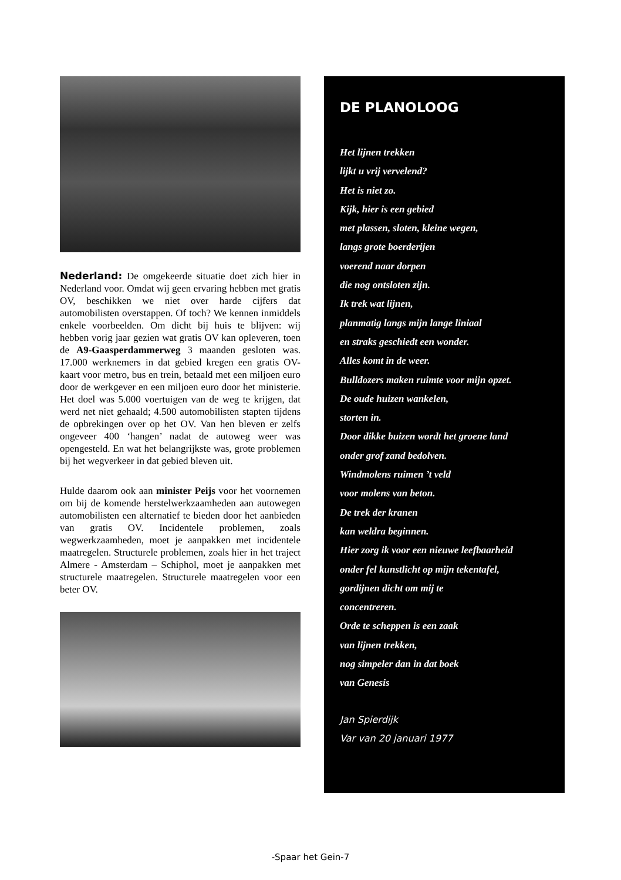Nederland: De omgekeerde situatie doet zich hier in Nederland voor. Omdat wij geen ervaring hebben met gratis OV, beschikken we niet over harde cijfers dat automobilisten overstappen. Of toch? We kennen inmiddels enkele voorbeelden. Om dicht bij huis te blijven: wij hebben vorig jaar gezien wat gratis OV kan opleveren, toen de A9-Gaasperdammerweg 3 maanden gesloten was. 17.000 werknemers in dat gebied kregen een gratis OV-kaart voor metro, bus en trein, betaald met een miljoen euro door de werkgever en een miljoen euro door het ministerie. Het doel was 5.000 voertuigen van de weg te krijgen, dat werd net niet gehaald; 4.500 automobilisten stapten tijdens de opbrekingen over op het OV. Van hen bleven er zelfs ongeveer 400 ‘hangen’ nadat de autoweg weer was opengesteld. En wat het belangrijkste was, grote problemen bij het wegverkeer in dat gebied bleven uit.
Hulde daarom ook aan minister Peijs voor het voornemen om bij de komende herstelwerkzaamheden aan autowegen automobilisten een alternatief te bieden door het aanbieden van gratis OV. Incidentele problemen, zoals wegwerkzaamheden, moet je aanpakken met incidentele maatregelen. Structurele problemen, zoals hier in het traject Almere - Amsterdam – Schiphol, moet je aanpakken met structurele maatregelen. Structurele maatregelen voor een beter OV.
DE PLANOLOOG
Het lijnen trekken
lijkt u vrij vervelend?
Het is niet zo.
Kijk, hier is een gebied
met plassen, sloten, kleine wegen,
langs grote boerderijen
voerend naar dorpen
die nog ontsloten zijn.
Ik trek wat lijnen,
planmatig langs mijn lange liniaal
en straks geschiedt een wonder.
Alles komt in de weer.
Bulldozers maken ruimte voor mijn opzet.
De oude huizen wankelen,
storten in.
Door dikke buizen wordt het groene land
onder grof zand bedolven.
Windmolens ruimen ’t veld
voor molens van beton.
De trek der kranen
kan weldra beginnen.
Hier zorg ik voor een nieuwe leefbaarheid
onder fel kunstlicht op mijn tekentafel,
gordijnen dicht om mij te
concentreren.
Orde te scheppen is een zaak
van lijnen trekken,
nog simpeler dan in dat boek
van Genesis
Jan Spierdijk
Var van 20 januari 1977
-Spaar het Gein-7